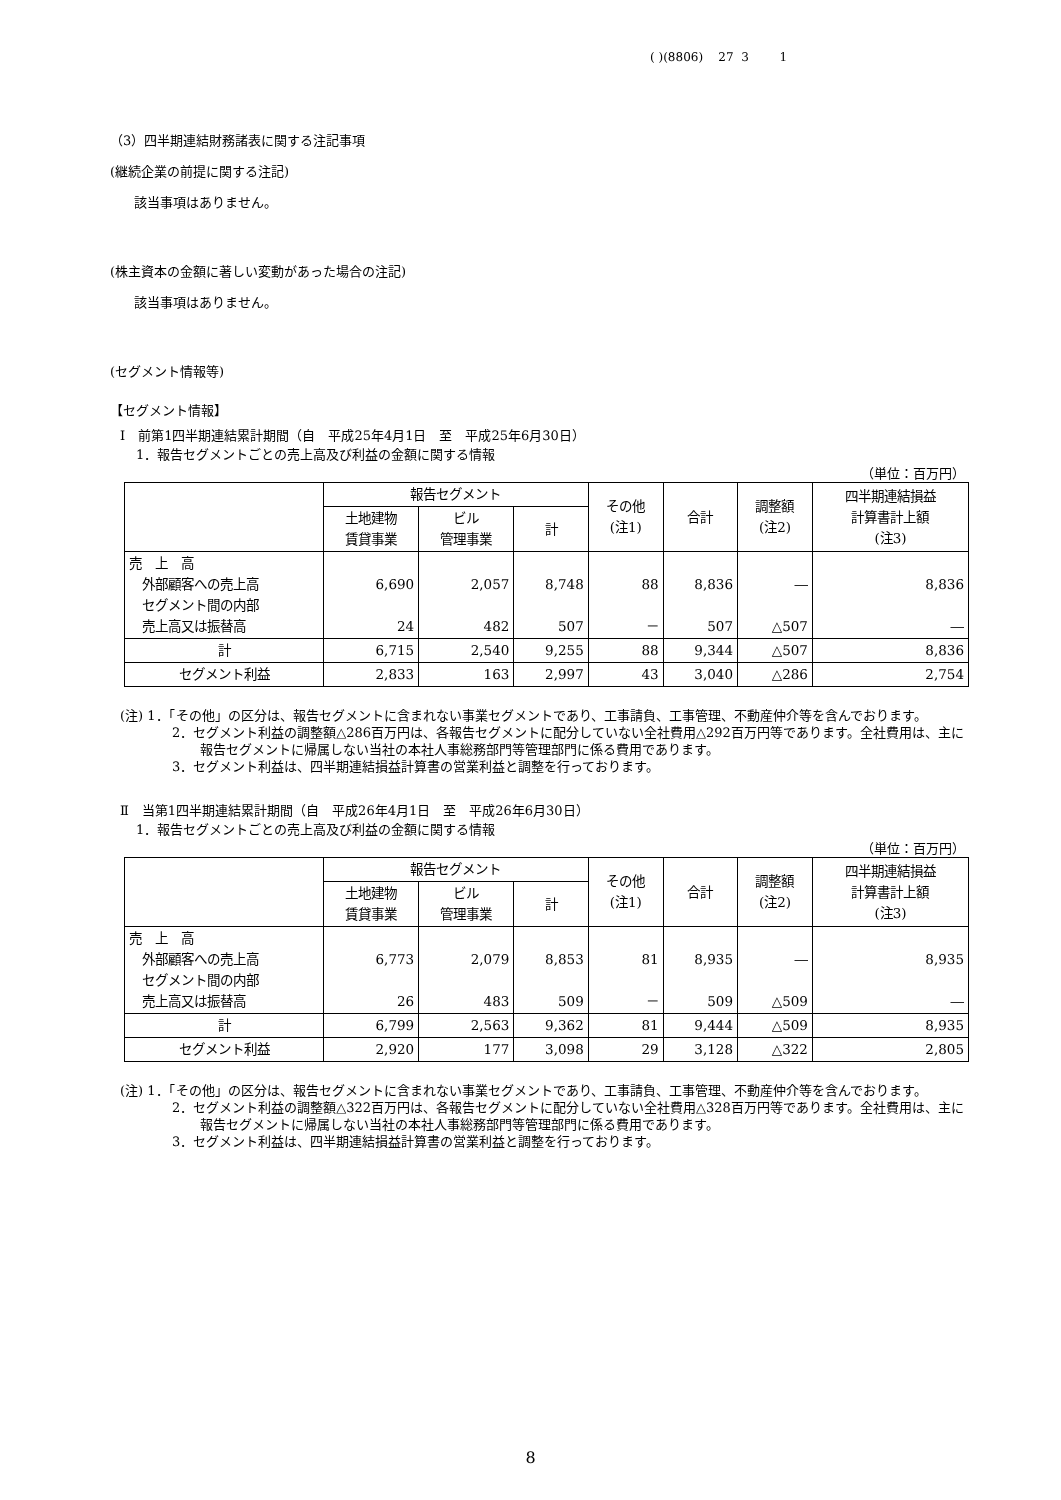( )(8806) 27 3 1
（3）四半期連結財務諸表に関する注記事項
(継続企業の前提に関する注記)
該当事項はありません。
(株主資本の金額に著しい変動があった場合の注記)
該当事項はありません。
(セグメント情報等)
【セグメント情報】
Ⅰ　前第1四半期連結累計期間（自　平成25年4月1日　至　平成25年6月30日）
1．報告セグメントごとの売上高及び利益の金額に関する情報
（単位：百万円）
| | 報告セグメント | | | その他 (注1) | 合計 | 調整額 (注2) | 四半期連結損益 計算書計上額 (注3) |
| --- | --- | --- | --- | --- | --- | --- | --- |
| | 土地建物 賃貸事業 | ビル 管理事業 | 計 | | | | |
| 売 上 高 外部顧客への売上高 セグメント間の内部 売上高又は振替高 | 6,690 24 | 2,057 482 | 8,748 507 | 88 － | 8,836 507 | ― △507 | 8,836 ― |
| 計 | 6,715 | 2,540 | 9,255 | 88 | 9,344 | △507 | 8,836 |
| セグメント利益 | 2,833 | 163 | 2,997 | 43 | 3,040 | △286 | 2,754 |
(注) 1．「その他」の区分は、報告セグメントに含まれない事業セグメントであり、工事請負、工事管理、不動産仲介等を含んでおります。
2．セグメント利益の調整額△286百万円は、各報告セグメントに配分していない全社費用△292百万円等であります。全社費用は、主に報告セグメントに帰属しない当社の本社人事総務部門等管理部門に係る費用であります。
3．セグメント利益は、四半期連結損益計算書の営業利益と調整を行っております。
Ⅱ　当第1四半期連結累計期間（自　平成26年4月1日　至　平成26年6月30日）
1．報告セグメントごとの売上高及び利益の金額に関する情報
（単位：百万円）
| | 報告セグメント | | | その他 (注1) | 合計 | 調整額 (注2) | 四半期連結損益 計算書計上額 (注3) |
| --- | --- | --- | --- | --- | --- | --- | --- |
| | 土地建物 賃貸事業 | ビル 管理事業 | 計 | | | | |
| 売 上 高 外部顧客への売上高 セグメント間の内部 売上高又は振替高 | 6,773 26 | 2,079 483 | 8,853 509 | 81 － | 8,935 509 | ― △509 | 8,935 ― |
| 計 | 6,799 | 2,563 | 9,362 | 81 | 9,444 | △509 | 8,935 |
| セグメント利益 | 2,920 | 177 | 3,098 | 29 | 3,128 | △322 | 2,805 |
(注) 1．「その他」の区分は、報告セグメントに含まれない事業セグメントであり、工事請負、工事管理、不動産仲介等を含んでおります。
2．セグメント利益の調整額△322百万円は、各報告セグメントに配分していない全社費用△328百万円等であります。全社費用は、主に報告セグメントに帰属しない当社の本社人事総務部門等管理部門に係る費用であります。
3．セグメント利益は、四半期連結損益計算書の営業利益と調整を行っております。
8